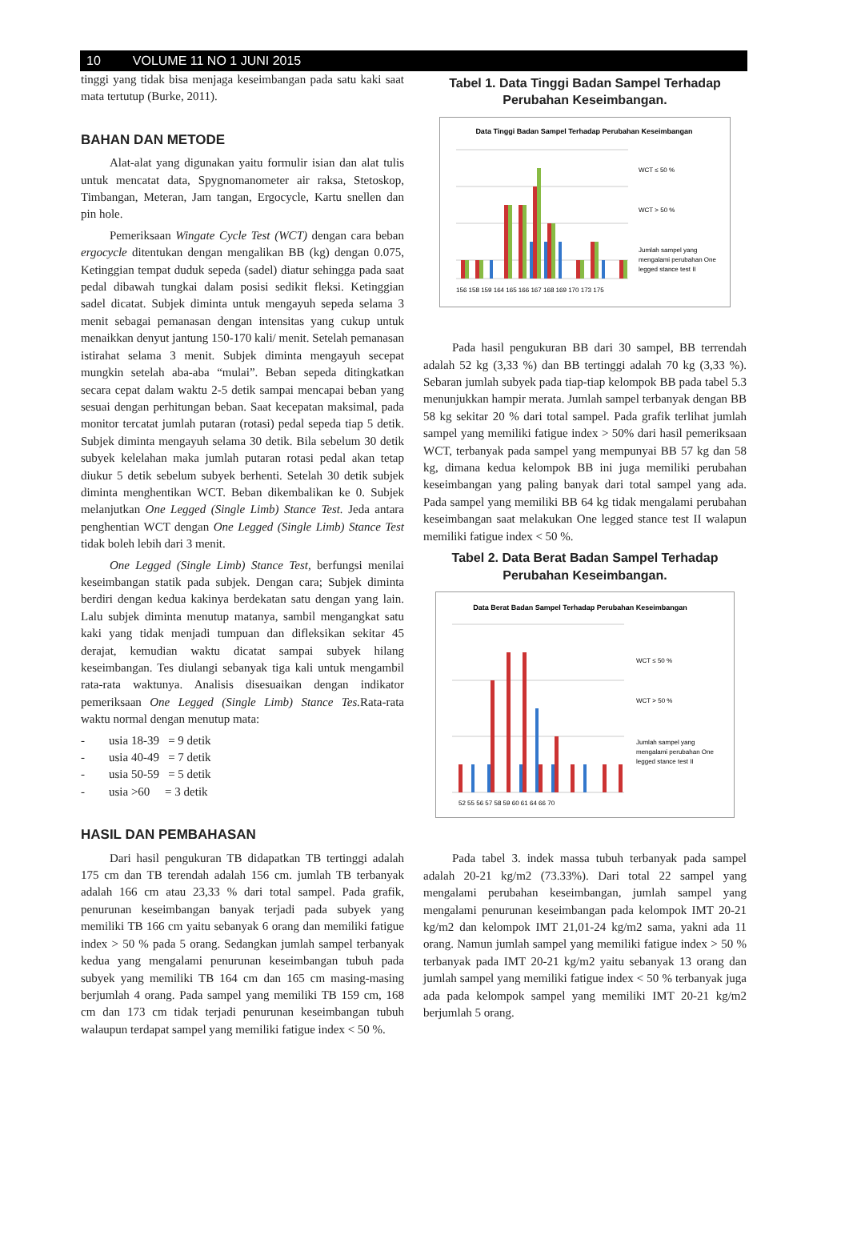10 VOLUME 11 NO 1 JUNI 2015
tinggi yang tidak bisa menjaga keseimbangan pada satu kaki saat mata tertutup (Burke, 2011).
BAHAN DAN METODE
Alat-alat yang digunakan yaitu formulir isian dan alat tulis untuk mencatat data, Spygnomanometer air raksa, Stetoskop, Timbangan, Meteran, Jam tangan, Ergocycle, Kartu snellen dan pin hole.
Pemeriksaan Wingate Cycle Test (WCT) dengan cara beban ergocycle ditentukan dengan mengalikan BB (kg) dengan 0.075, Ketinggian tempat duduk sepeda (sadel) diatur sehingga pada saat pedal dibawah tungkai dalam posisi sedikit fleksi. Ketinggian sadel dicatat. Subjek diminta untuk mengayuh sepeda selama 3 menit sebagai pemanasan dengan intensitas yang cukup untuk menaikkan denyut jantung 150-170 kali/ menit. Setelah pemanasan istirahat selama 3 menit. Subjek diminta mengayuh secepat mungkin setelah aba-aba “mulai”. Beban sepeda ditingkatkan secara cepat dalam waktu 2-5 detik sampai mencapai beban yang sesuai dengan perhitungan beban. Saat kecepatan maksimal, pada monitor tercatat jumlah putaran (rotasi) pedal sepeda tiap 5 detik. Subjek diminta mengayuh selama 30 detik. Bila sebelum 30 detik subyek kelelahan maka jumlah putaran rotasi pedal akan tetap diukur 5 detik sebelum subyek berhenti. Setelah 30 detik subjek diminta menghentikan WCT. Beban dikembalikan ke 0. Subjek melanjutkan One Legged (Single Limb) Stance Test. Jeda antara penghentian WCT dengan One Legged (Single Limb) Stance Test tidak boleh lebih dari 3 menit.
One Legged (Single Limb) Stance Test, berfungsi menilai keseimbangan statik pada subjek. Dengan cara; Subjek diminta berdiri dengan kedua kakinya berdekatan satu dengan yang lain. Lalu subjek diminta menutup matanya, sambil mengangkat satu kaki yang tidak menjadi tumpuan dan difleksikan sekitar 45 derajat, kemudian waktu dicatat sampai subyek hilang keseimbangan. Tes diulangi sebanyak tiga kali untuk mengambil rata-rata waktunya. Analisis disesuaikan dengan indikator pemeriksaan One Legged (Single Limb) Stance Tes. Rata-rata waktu normal dengan menutup mata:
- usia 18-39 = 9 detik
- usia 40-49 = 7 detik
- usia 50-59 = 5 detik
- usia >60 = 3 detik
HASIL DAN PEMBAHASAN
Dari hasil pengukuran TB didapatkan TB tertinggi adalah 175 cm dan TB terendah adalah 156 cm. jumlah TB terbanyak adalah 166 cm atau 23,33 % dari total sampel. Pada grafik, penurunan keseimbangan banyak terjadi pada subyek yang memiliki TB 166 cm yaitu sebanyak 6 orang dan memiliki fatigue index > 50 % pada 5 orang. Sedangkan jumlah sampel terbanyak kedua yang mengalami penurunan keseimbangan tubuh pada subyek yang memiliki TB 164 cm dan 165 cm masing-masing berjumlah 4 orang. Pada sampel yang memiliki TB 159 cm, 168 cm dan 173 cm tidak terjadi penurunan keseimbangan tubuh walaupun terdapat sampel yang memiliki fatigue index < 50 %.
Tabel 1. Data Tinggi Badan Sampel Terhadap Perubahan Keseimbangan.
Data Tinggi Badan Sampel Terhadap Perubahan Keseimbangan
156 158 159 164 165 166 167 168 169 170 173 175
WCT ≤ 50 %
WCT > 50 %
Jumlah sampel yang
mengalami perubahan One
legged stance test II
Pada hasil pengukuran BB dari 30 sampel, BB terrendah adalah 52 kg (3,33 %) dan BB tertinggi adalah 70 kg (3,33 %). Sebaran jumlah subyek pada tiap-tiap kelompok BB pada tabel 5.3 menunjukkan hampir merata. Jumlah sampel terbanyak dengan BB 58 kg sekitar 20 % dari total sampel. Pada grafik terlihat jumlah sampel yang memiliki fatigue index > 50% dari hasil pemeriksaan WCT, terbanyak pada sampel yang mempunyai BB 57 kg dan 58 kg, dimana kedua kelompok BB ini juga memiliki perubahan keseimbangan yang paling banyak dari total sampel yang ada. Pada sampel yang memiliki BB 64 kg tidak mengalami perubahan keseimbangan saat melakukan One legged stance test II walapun memiliki fatigue index < 50 %.
Tabel 2. Data Berat Badan Sampel Terhadap Perubahan Keseimbangan.
Data Berat Badan Sampel Terhadap Perubahan Keseimbangan
52 55 56 57 58 59 60 61 64 66 70
WCT ≤ 50 %
WCT > 50 %
Jumlah sampel yang
mengalami perubahan One
legged stance test II
Pada tabel 3. indek massa tubuh terbanyak pada sampel adalah 20-21 kg/m2 (73.33%). Dari total 22 sampel yang mengalami perubahan keseimbangan, jumlah sampel yang mengalami penurunan keseimbangan pada kelompok IMT 20-21 kg/m2 dan kelompok IMT 21,01-24 kg/m2 sama, yakni ada 11 orang. Namun jumlah sampel yang memiliki fatigue index > 50 % terbanyak pada IMT 20-21 kg/m2 yaitu sebanyak 13 orang dan jumlah sampel yang memiliki fatigue index < 50 % terbanyak juga ada pada kelompok sampel yang memiliki IMT 20-21 kg/m2 berjumlah 5 orang.